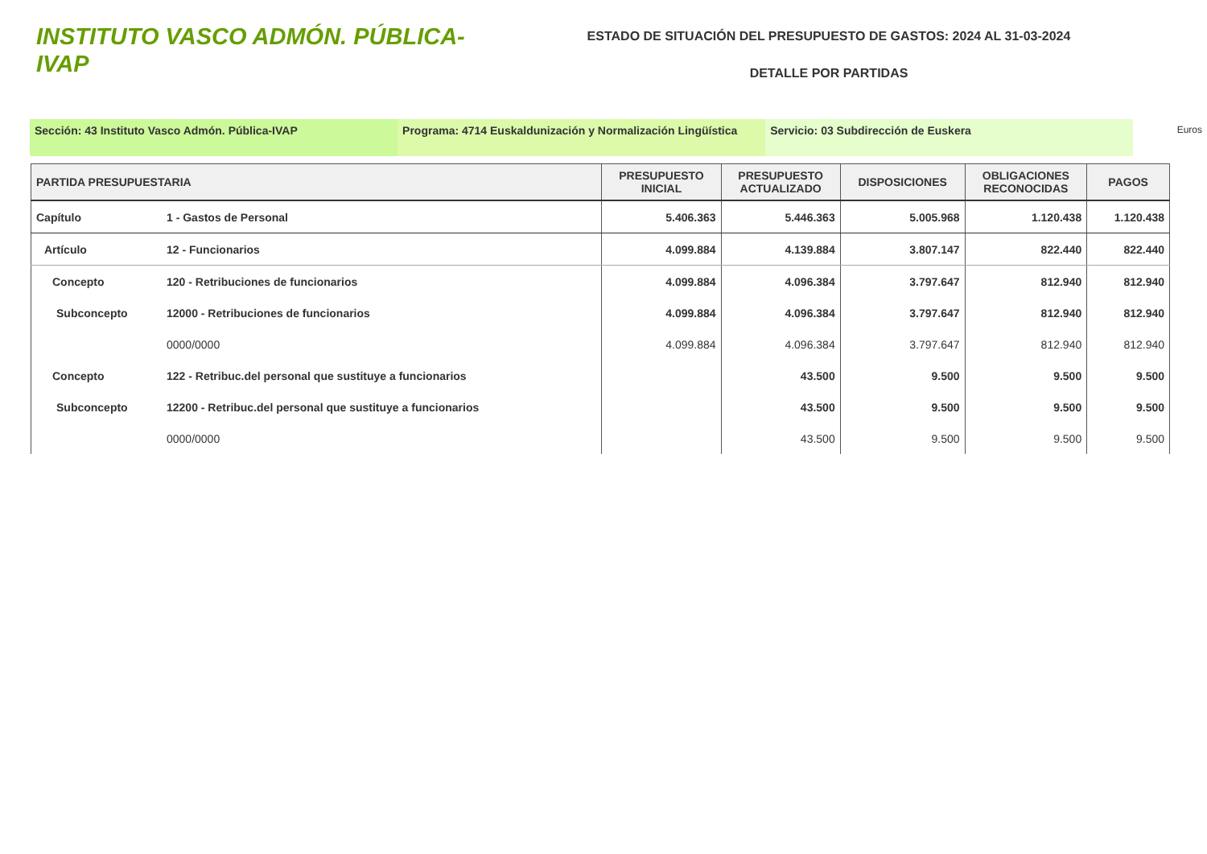INSTITUTO VASCO ADMÓN. PÚBLICA-IVAP
ESTADO DE SITUACIÓN DEL PRESUPUESTO DE GASTOS: 2024 AL 31-03-2024
DETALLE POR PARTIDAS
Sección: 43 Instituto Vasco Admón. Pública-IVAP Programa: 4714 Euskaldunización y Normalización Lingüística
Servicio: 03 Subdirección de Euskera
Euros
| PARTIDA PRESUPUESTARIA | | PRESUPUESTO INICIAL | PRESUPUESTO ACTUALIZADO | DISPOSICIONES | OBLIGACIONES RECONOCIDAS | PAGOS |
| --- | --- | --- | --- | --- | --- | --- |
| Capítulo | 1 - Gastos de Personal | 5.406.363 | 5.446.363 | 5.005.968 | 1.120.438 | 1.120.438 |
| Artículo | 12 - Funcionarios | 4.099.884 | 4.139.884 | 3.807.147 | 822.440 | 822.440 |
| Concepto | 120 - Retribuciones de funcionarios | 4.099.884 | 4.096.384 | 3.797.647 | 812.940 | 812.940 |
| Subconcepto | 12000 - Retribuciones de funcionarios | 4.099.884 | 4.096.384 | 3.797.647 | 812.940 | 812.940 |
| | 0000/0000 | 4.099.884 | 4.096.384 | 3.797.647 | 812.940 | 812.940 |
| Concepto | 122 - Retribuc.del personal que sustituye a funcionarios | | 43.500 | 9.500 | 9.500 | 9.500 |
| Subconcepto | 12200 - Retribuc.del personal que sustituye a funcionarios | | 43.500 | 9.500 | 9.500 | 9.500 |
| | 0000/0000 | | 43.500 | 9.500 | 9.500 | 9.500 |